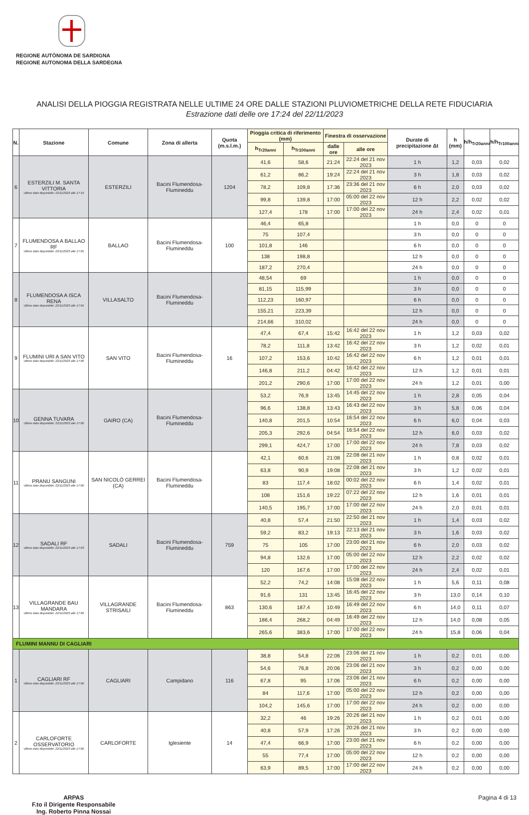REGIONE AUTÒNOMA DE SARDIGNA
REGIONE AUTONOMA DELLA SARDEGNA
ANALISI DELLA PIOGGIA REGISTRATA NELLE ULTIME 24 ORE DALLE STAZIONI PLUVIOMETRICHE DELLA RETE FIDUCIARIA
Estrazione dati delle ore 17:24 del 22/11/2023
| N. | Stazione | Comune | Zona di allerta | Quota (m.s.l.m.) | Pioggia critica di riferimento (mm) | | Finestra di osservazione | | Durate di precipitazione Δt | h (mm) | h/h<sub>Tr20anni</sub> | h/h<sub>Tr100anni</sub> |
| --- | --- | --- | --- | --- | --- | --- | --- | --- | --- | --- | --- | --- |
| | | | | | h<sub>Tr20anni</sub> | h<sub>Tr100anni</sub> | dalle ore | alle ore | | | | |
| 6 | ESTERZILI M. SANTA VITTORIA Ultimo dato disponibile: 22/11/2023 alle 17:10 | ESTERZILI | Bacini Flumendosa-Flumineddu | 1204 | 41,6 | 58,6 | 21:24 | 22:24 del 21 nov 2023 | 1 h | 1,2 | 0,03 | 0,02 |
| | | | | | 61,2 | 86,2 | 19:24 | 22:24 del 21 nov 2023 | 3 h | 1,8 | 0,03 | 0,02 |
| | | | | | 78,2 | 109,8 | 17:36 | 23:36 del 21 nov 2023 | 6 h | 2,0 | 0,03 | 0,02 |
| | | | | | 99,8 | 139,8 | 17:00 | 05:00 del 22 nov 2023 | 12 h | 2,2 | 0,02 | 0,02 |
| | | | | | 127,4 | 178 | 17:00 | 17:00 del 22 nov 2023 | 24 h | 2,4 | 0,02 | 0,01 |
| 7 | FLUMENDOSA A BALLAO RF Ultimo dato disponibile: 22/11/2023 alle 17:05 | BALLAO | Bacini Flumendosa-Flumineddu | 100 | 46,4 | 65,8 | | | 1 h | 0,0 | 0 | 0 |
| | | | | | 75 | 107,4 | | | 3 h | 0,0 | 0 | 0 |
| | | | | | 101,8 | 146 | | | 6 h | 0,0 | 0 | 0 |
| | | | | | 138 | 198,8 | | | 12 h | 0,0 | 0 | 0 |
| | | | | | 187,2 | 270,4 | | | 24 h | 0,0 | 0 | 0 |
| 8 | FLUMENDOSA A ISCA RENA Ultimo dato disponibile: 22/11/2023 alle 17:05 | VILLASALTO | Bacini Flumendosa-Flumineddu | | 48,54 | 69 | | | 1 h | 0,0 | 0 | 0 |
| | | | | | 81,15 | 115,99 | | | 3 h | 0,0 | 0 | 0 |
| | | | | | 112,23 | 160,97 | | | 6 h | 0,0 | 0 | 0 |
| | | | | | 155,21 | 223,39 | | | 12 h | 0,0 | 0 | 0 |
| | | | | | 214,66 | 310,02 | | | 24 h | 0,0 | 0 | 0 |
| 9 | FLUMINI URI A SAN VITO Ultimo dato disponibile: 22/11/2023 alle 17:06 | SAN VITO | Bacini Flumendosa-Flumineddu | 16 | 47,4 | 67,4 | 15:42 | 16:42 del 22 nov 2023 | 1 h | 1,2 | 0,03 | 0,02 |
| | | | | | 78,2 | 111,8 | 13:42 | 16:42 del 22 nov 2023 | 3 h | 1,2 | 0,02 | 0,01 |
| | | | | | 107,2 | 153,6 | 10:42 | 16:42 del 22 nov 2023 | 6 h | 1,2 | 0,01 | 0,01 |
| | | | | | 146,8 | 211,2 | 04:42 | 16:42 del 22 nov 2023 | 12 h | 1,2 | 0,01 | 0,01 |
| | | | | | 201,2 | 290,6 | 17:00 | 17:00 del 22 nov 2023 | 24 h | 1,2 | 0,01 | 0,00 |
| 10 | GENNA TUVARA Ultimo dato disponibile: 22/11/2023 alle 17:00 | GAIRO (CA) | Bacini Flumendosa-Flumineddu | | 53,2 | 76,9 | 13:45 | 14:45 del 22 nov 2023 | 1 h | 2,8 | 0,05 | 0,04 |
| | | | | | 96,6 | 138,8 | 13:43 | 16:43 del 22 nov 2023 | 3 h | 5,8 | 0,06 | 0,04 |
| | | | | | 140,8 | 201,5 | 10:54 | 16:54 del 22 nov 2023 | 6 h | 6,0 | 0,04 | 0,03 |
| | | | | | 205,3 | 292,6 | 04:54 | 16:54 del 22 nov 2023 | 12 h | 6,0 | 0,03 | 0,02 |
| | | | | | 299,1 | 424,7 | 17:00 | 17:00 del 22 nov 2023 | 24 h | 7,8 | 0,03 | 0,02 |
| 11 | PRANU SANGUNI Ultimo dato disponibile: 22/11/2023 alle 17:00 | SAN NICOLÒ GERREI (CA) | Bacini Flumendosa-Flumineddu | | 42,1 | 60,6 | 21:08 | 22:08 del 21 nov 2023 | 1 h | 0,8 | 0,02 | 0,01 |
| | | | | | 63,8 | 90,9 | 19:08 | 22:08 del 21 nov 2023 | 3 h | 1,2 | 0,02 | 0,01 |
| | | | | | 83 | 117,4 | 18:02 | 00:02 del 22 nov 2023 | 6 h | 1,4 | 0,02 | 0,01 |
| | | | | | 108 | 151,6 | 19:22 | 07:22 del 22 nov 2023 | 12 h | 1,6 | 0,01 | 0,01 |
| | | | | | 140,5 | 195,7 | 17:00 | 17:00 del 22 nov 2023 | 24 h | 2,0 | 0,01 | 0,01 |
| 12 | SADALI RF Ultimo dato disponibile: 22/11/2023 alle 17:03 | SADALI | Bacini Flumendosa-Flumineddu | 759 | 40,8 | 57,4 | 21:50 | 22:50 del 21 nov 2023 | 1 h | 1,4 | 0,03 | 0,02 |
| | | | | | 59,2 | 83,2 | 19:13 | 22:13 del 21 nov 2023 | 3 h | 1,6 | 0,03 | 0,02 |
| | | | | | 75 | 105 | 17:00 | 23:00 del 21 nov 2023 | 6 h | 2,0 | 0,03 | 0,02 |
| | | | | | 94,8 | 132,6 | 17:00 | 05:00 del 22 nov 2023 | 12 h | 2,2 | 0,02 | 0,02 |
| | | | | | 120 | 167,6 | 17:00 | 17:00 del 22 nov 2023 | 24 h | 2,4 | 0,02 | 0,01 |
| 13 | VILLAGRANDE BAU MANDARA Ultimo dato disponibile: 22/11/2023 alle 17:09 | VILLAGRANDE STRISAILI | Bacini Flumendosa-Flumineddu | 863 | 52,2 | 74,2 | 14:08 | 15:08 del 22 nov 2023 | 1 h | 5,6 | 0,11 | 0,08 |
| | | | | | 91,6 | 131 | 13:45 | 16:45 del 22 nov 2023 | 3 h | 13,0 | 0,14 | 0,10 |
| | | | | | 130,6 | 187,4 | 10:49 | 16:49 del 22 nov 2023 | 6 h | 14,0 | 0,11 | 0,07 |
| | | | | | 186,4 | 268,2 | 04:49 | 16:49 del 22 nov 2023 | 12 h | 14,0 | 0,08 | 0,05 |
| | | | | | 265,6 | 383,6 | 17:00 | 17:00 del 22 nov 2023 | 24 h | 15,8 | 0,06 | 0,04 |
| FLUMINI MANNU DI CAGLIARI | | | | | | | | | | | | |
| 1 | CAGLIARI RF Ultimo dato disponibile: 22/11/2023 alle 17:00 | CAGLIARI | Campidano | 116 | 38,8 | 54,8 | 22:06 | 23:06 del 21 nov 2023 | 1 h | 0,2 | 0,01 | 0,00 |
| | | | | | 54,6 | 76,8 | 20:06 | 23:06 del 21 nov 2023 | 3 h | 0,2 | 0,00 | 0,00 |
| | | | | | 67,8 | 95 | 17:06 | 23:06 del 21 nov 2023 | 6 h | 0,2 | 0,00 | 0,00 |
| | | | | | 84 | 117,6 | 17:00 | 05:00 del 22 nov 2023 | 12 h | 0,2 | 0,00 | 0,00 |
| | | | | | 104,2 | 145,6 | 17:00 | 17:00 del 22 nov 2023 | 24 h | 0,2 | 0,00 | 0,00 |
| 2 | CARLOFORTE OSSERVATORIO Ultimo dato disponibile: 22/11/2023 alle 17:00 | CARLOFORTE | Iglesiente | 14 | 32,2 | 46 | 19:26 | 20:26 del 21 nov 2023 | 1 h | 0,2 | 0,01 | 0,00 |
| | | | | | 40,8 | 57,9 | 17:26 | 20:26 del 21 nov 2023 | 3 h | 0,2 | 0,00 | 0,00 |
| | | | | | 47,4 | 66,9 | 17:00 | 23:00 del 21 nov 2023 | 6 h | 0,2 | 0,00 | 0,00 |
| | | | | | 55 | 77,4 | 17:00 | 05:00 del 22 nov 2023 | 12 h | 0,2 | 0,00 | 0,00 |
| | | | | | 63,9 | 89,5 | 17:00 | 17:00 del 22 nov 2023 | 24 h | 0,2 | 0,00 | 0,00 |
ARPAS
F.to il Dirigente Responsabile
Ing. Roberto Pinna Nossai
Pagina 4 di 13